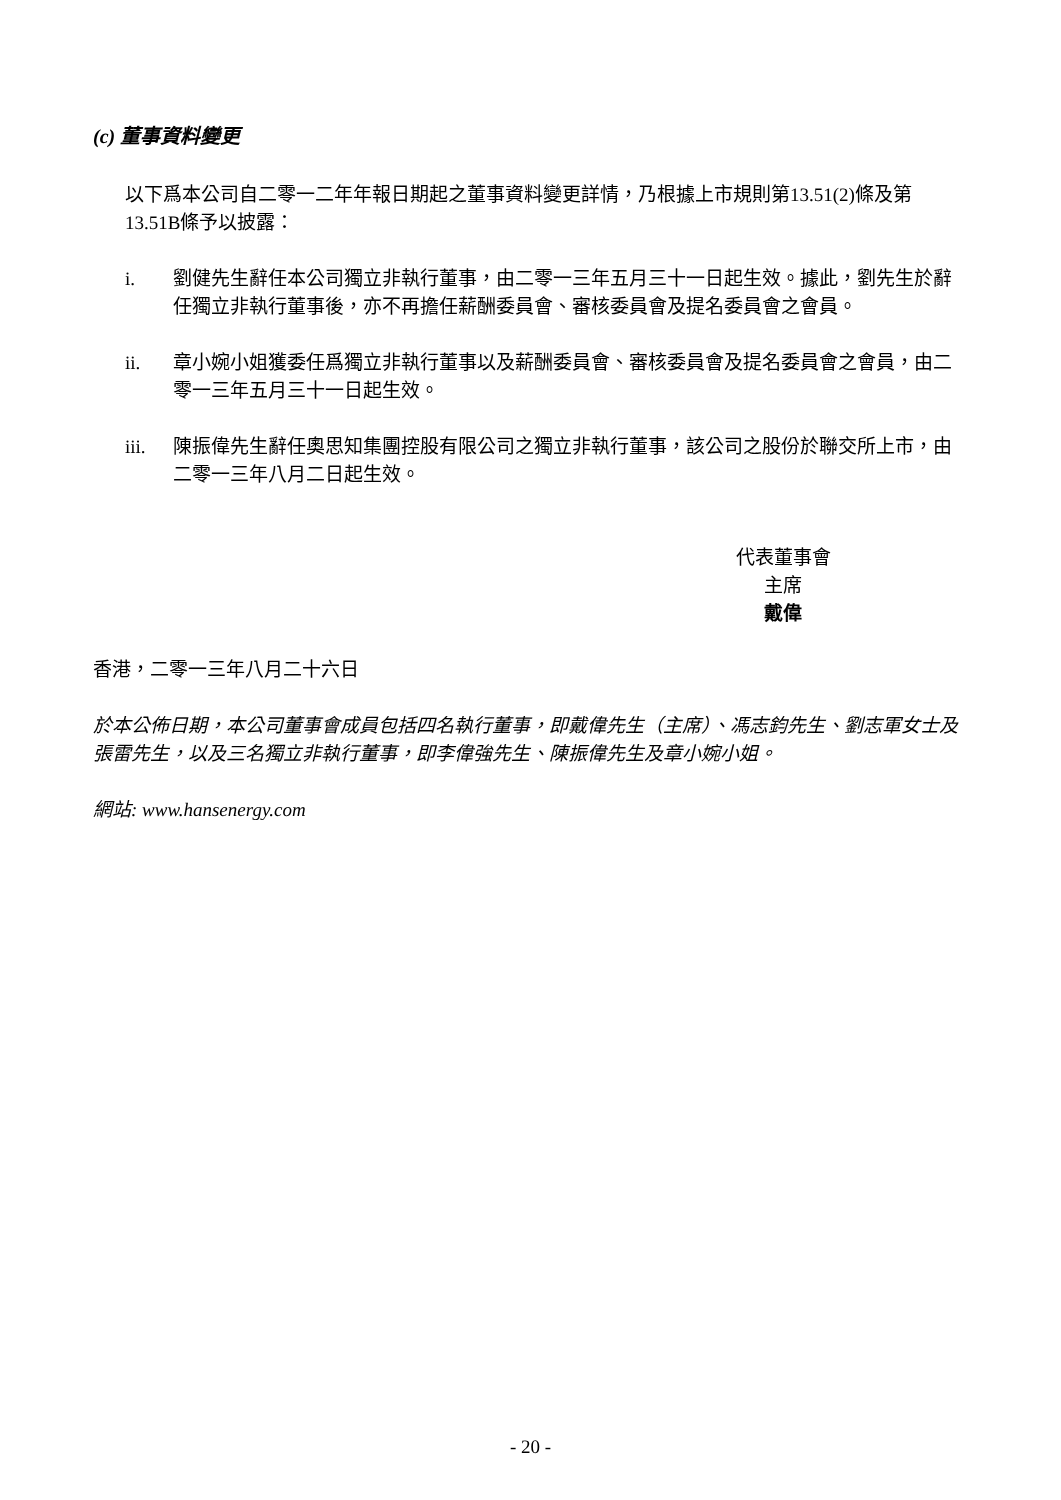(c) 董事資料變更
以下爲本公司自二零一二年年報日期起之董事資料變更詳情，乃根據上市規則第13.51(2)條及第13.51B條予以披露：
i. 劉健先生辭任本公司獨立非執行董事，由二零一三年五月三十一日起生效。據此，劉先生於辭任獨立非執行董事後，亦不再擔任薪酬委員會、審核委員會及提名委員會之會員。
ii. 章小婉小姐獲委任爲獨立非執行董事以及薪酬委員會、審核委員會及提名委員會之會員，由二零一三年五月三十一日起生效。
iii. 陳振偉先生辭任奧思知集團控股有限公司之獨立非執行董事，該公司之股份於聯交所上市，由二零一三年八月二日起生效。
代表董事會
主席
戴偉
香港，二零一三年八月二十六日
於本公佈日期，本公司董事會成員包括四名執行董事，即戴偉先生（主席）、馮志鈞先生、劉志軍女士及張雷先生，以及三名獨立非執行董事，即李偉強先生、陳振偉先生及章小婉小姐。
網站: www.hansenergy.com
- 20 -